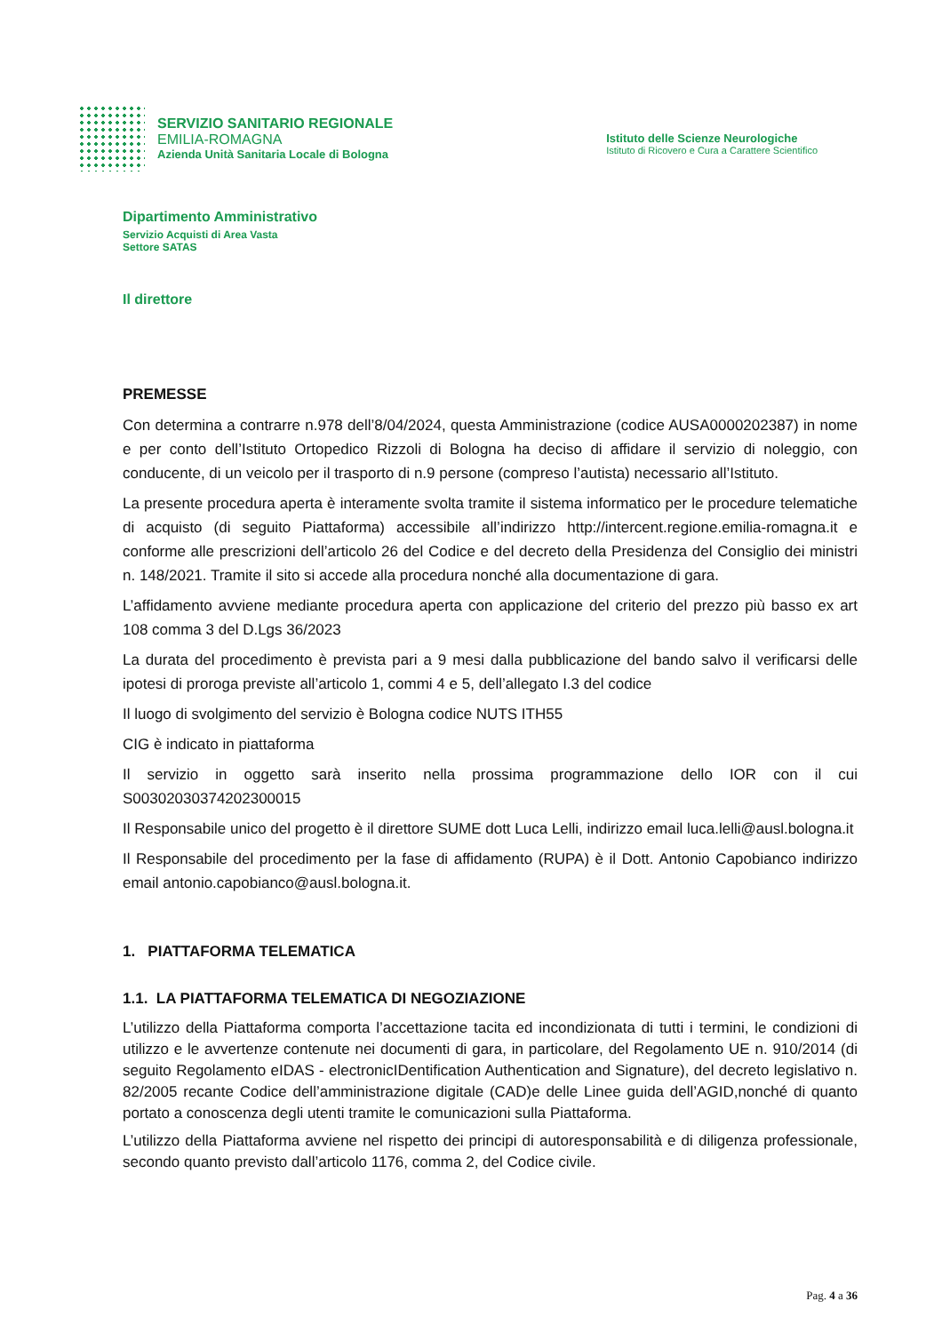SERVIZIO SANITARIO REGIONALE
EMILIA-ROMAGNA
Azienda Unità Sanitaria Locale di Bologna
Istituto delle Scienze Neurologiche
Istituto di Ricovero e Cura a Carattere Scientifico
Dipartimento Amministrativo
Servizio Acquisti di Area Vasta
Settore SATAS
Il direttore
PREMESSE
Con determina a contrarre n.978 dell’8/04/2024, questa Amministrazione (codice AUSA0000202387) in nome e per conto dell’Istituto Ortopedico Rizzoli di Bologna ha deciso di affidare il servizio di noleggio, con conducente, di un veicolo per il trasporto di n.9 persone (compreso l’autista) necessario all’Istituto.
La presente procedura aperta è interamente svolta tramite il sistema informatico per le procedure telematiche di acquisto (di seguito Piattaforma) accessibile all’indirizzo http://intercent.regione.emilia-romagna.it e conforme alle prescrizioni dell’articolo 26 del Codice e del decreto della Presidenza del Consiglio dei ministri n. 148/2021. Tramite il sito si accede alla procedura nonché alla documentazione di gara.
L’affidamento avviene mediante procedura aperta con applicazione del criterio del prezzo più basso ex art 108 comma 3 del D.Lgs 36/2023
La durata del procedimento è prevista pari a 9 mesi dalla pubblicazione del bando salvo il verificarsi delle ipotesi di proroga previste all’articolo 1, commi 4 e 5, dell’allegato I.3 del codice
Il luogo di svolgimento del servizio è Bologna codice NUTS ITH55
CIG è indicato in piattaforma
Il servizio in oggetto sarà inserito nella prossima programmazione dello IOR con il cui S00302030374202300015
Il Responsabile unico del progetto è il direttore SUME dott Luca Lelli, indirizzo email luca.lelli@ausl.bologna.it
Il Responsabile del procedimento per la fase di affidamento (RUPA) è il Dott. Antonio Capobianco indirizzo email antonio.capobianco@ausl.bologna.it.
1. PIATTAFORMA TELEMATICA
1.1. LA PIATTAFORMA TELEMATICA DI NEGOZIAZIONE
L’utilizzo della Piattaforma comporta l’accettazione tacita ed incondizionata di tutti i termini, le condizioni di utilizzo e le avvertenze contenute nei documenti di gara, in particolare, del Regolamento UE n. 910/2014 (di seguito Regolamento eIDAS - electronicIDentification Authentication and Signature), del decreto legislativo n. 82/2005 recante Codice dell’amministrazione digitale (CAD)e delle Linee guida dell’AGID,nonché di quanto portato a conoscenza degli utenti tramite le comunicazioni sulla Piattaforma.
L’utilizzo della Piattaforma avviene nel rispetto dei principi di autoresponsabilità e di diligenza professionale, secondo quanto previsto dall’articolo 1176, comma 2, del Codice civile.
Pag. 4 a 36